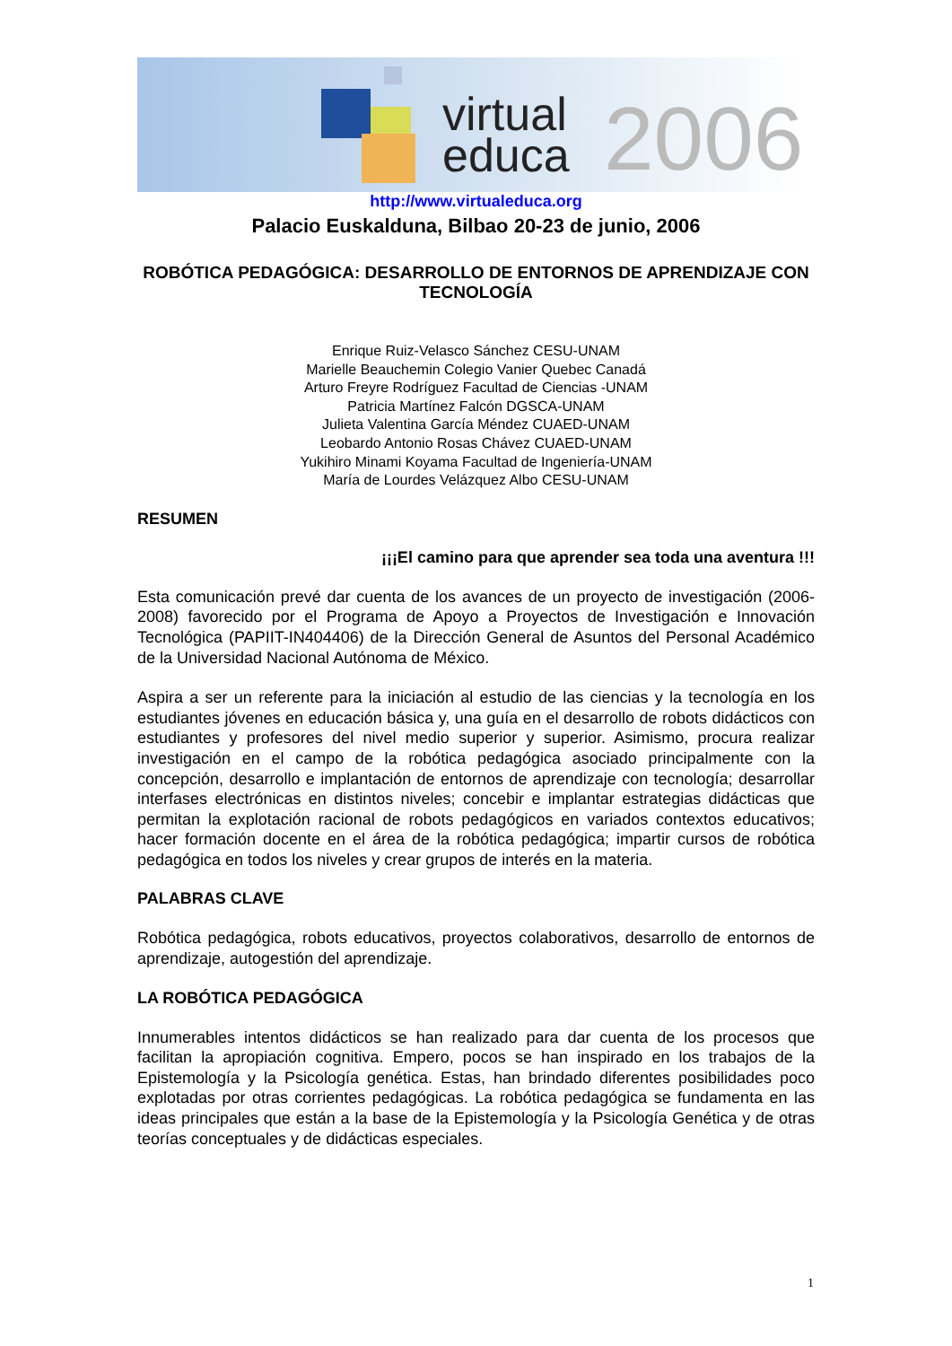virtual
educa
2006
http://www.virtualeduca.org
Palacio Euskalduna, Bilbao 20-23 de junio, 2006
ROBÓTICA PEDAGÓGICA: DESARROLLO DE ENTORNOS DE APRENDIZAJE CON TECNOLOGÍA
Enrique Ruiz-Velasco Sánchez CESU-UNAM
Marielle Beauchemin Colegio Vanier Quebec Canadá
Arturo Freyre Rodríguez Facultad de Ciencias -UNAM
Patricia Martínez Falcón DGSCA-UNAM
Julieta Valentina García Méndez CUAED-UNAM
Leobardo Antonio Rosas Chávez CUAED-UNAM
Yukihiro Minami Koyama Facultad de Ingeniería-UNAM
María de Lourdes Velázquez Albo CESU-UNAM
RESUMEN
¡¡¡El camino para que aprender sea toda una aventura !!!
Esta comunicación prevé dar cuenta de los avances de un proyecto de investigación (2006-2008) favorecido por el Programa de Apoyo a Proyectos de Investigación e Innovación Tecnológica (PAPIIT-IN404406) de la Dirección General de Asuntos del Personal Académico de la Universidad Nacional Autónoma de México.
Aspira a ser un referente para la iniciación al estudio de las ciencias y la tecnología en los estudiantes jóvenes en educación básica y, una guía en el desarrollo de robots didácticos con estudiantes y profesores del nivel medio superior y superior. Asimismo, procura realizar investigación en el campo de la robótica pedagógica asociado principalmente con la concepción, desarrollo e implantación de entornos de aprendizaje con tecnología; desarrollar interfases electrónicas en distintos niveles; concebir e implantar estrategias didácticas que permitan la explotación racional de robots pedagógicos en variados contextos educativos; hacer formación docente en el área de la robótica pedagógica; impartir cursos de robótica pedagógica en todos los niveles y crear grupos de interés en la materia.
PALABRAS CLAVE
Robótica pedagógica, robots educativos, proyectos colaborativos, desarrollo de entornos de aprendizaje, autogestión del aprendizaje.
LA ROBÓTICA PEDAGÓGICA
Innumerables intentos didácticos se han realizado para dar cuenta de los procesos que facilitan la apropiación cognitiva. Empero, pocos se han inspirado en los trabajos de la Epistemología y la Psicología genética. Estas, han brindado diferentes posibilidades poco explotadas por otras corrientes pedagógicas. La robótica pedagógica se fundamenta en las ideas principales que están a la base de la Epistemología y la Psicología Genética y de otras teorías conceptuales y de didácticas especiales.
1